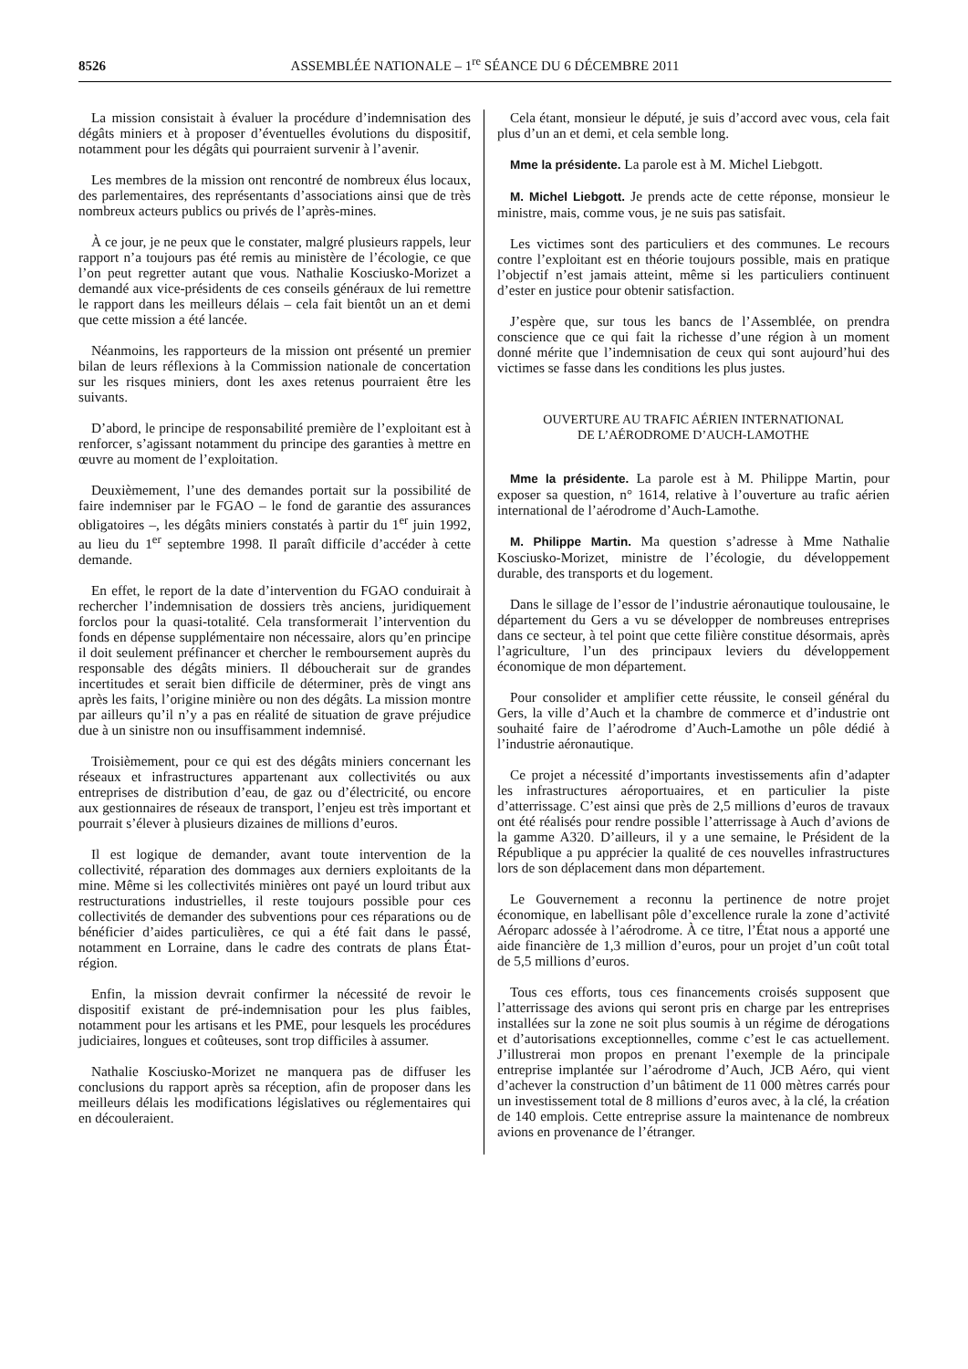8526 ASSEMBLÉE NATIONALE – 1<sup>re</sup> SÉANCE DU 6 DÉCEMBRE 2011
La mission consistait à évaluer la procédure d’indemnisation des dégâts miniers et à proposer d’éventuelles évolutions du dispositif, notamment pour les dégâts qui pourraient survenir à l’avenir.
Les membres de la mission ont rencontré de nombreux élus locaux, des parlementaires, des représentants d’associations ainsi que de très nombreux acteurs publics ou privés de l’après-mines.
À ce jour, je ne peux que le constater, malgré plusieurs rappels, leur rapport n’a toujours pas été remis au ministère de l’écologie, ce que l’on peut regretter autant que vous. Nathalie Kosciusko-Morizet a demandé aux vice-présidents de ces conseils généraux de lui remettre le rapport dans les meilleurs délais – cela fait bientôt un an et demi que cette mission a été lancée.
Néanmoins, les rapporteurs de la mission ont présenté un premier bilan de leurs réflexions à la Commission nationale de concertation sur les risques miniers, dont les axes retenus pourraient être les suivants.
D’abord, le principe de responsabilité première de l’exploitant est à renforcer, s’agissant notamment du principe des garanties à mettre en œuvre au moment de l’exploitation.
Deuxièmement, l’une des demandes portait sur la possibilité de faire indemniser par le FGAO – le fond de garantie des assurances obligatoires –, les dégâts miniers constatés à partir du 1<sup>er</sup> juin 1992, au lieu du 1<sup>er</sup> septembre 1998. Il paraît difficile d’accéder à cette demande.
En effet, le report de la date d’intervention du FGAO conduirait à rechercher l’indemnisation de dossiers très anciens, juridiquement forclos pour la quasi-totalité. Cela transformerait l’intervention du fonds en dépense supplémentaire non nécessaire, alors qu’en principe il doit seulement préfinancer et chercher le remboursement auprès du responsable des dégâts miniers. Il déboucherait sur de grandes incertitudes et serait bien difficile de déterminer, près de vingt ans après les faits, l’origine minière ou non des dégâts. La mission montre par ailleurs qu’il n’y a pas en réalité de situation de grave préjudice due à un sinistre non ou insuffisamment indemnisé.
Troisièmement, pour ce qui est des dégâts miniers concernant les réseaux et infrastructures appartenant aux collectivités ou aux entreprises de distribution d’eau, de gaz ou d’électricité, ou encore aux gestionnaires de réseaux de transport, l’enjeu est très important et pourrait s’élever à plusieurs dizaines de millions d’euros.
Il est logique de demander, avant toute intervention de la collectivité, réparation des dommages aux derniers exploitants de la mine. Même si les collectivités minières ont payé un lourd tribut aux restructurations industrielles, il reste toujours possible pour ces collectivités de demander des subventions pour ces réparations ou de bénéficier d’aides particulières, ce qui a été fait dans le passé, notamment en Lorraine, dans le cadre des contrats de plans État-région.
Enfin, la mission devrait confirmer la nécessité de revoir le dispositif existant de pré-indemnisation pour les plus faibles, notamment pour les artisans et les PME, pour lesquels les procédures judiciaires, longues et coûteuses, sont trop difficiles à assumer.
Nathalie Kosciusko-Morizet ne manquera pas de diffuser les conclusions du rapport après sa réception, afin de proposer dans les meilleurs délais les modifications législatives ou réglementaires qui en découleraient.
Cela étant, monsieur le député, je suis d’accord avec vous, cela fait plus d’un an et demi, et cela semble long.
Mme la présidente. La parole est à M. Michel Liebgott.
M. Michel Liebgott. Je prends acte de cette réponse, monsieur le ministre, mais, comme vous, je ne suis pas satisfait.
Les victimes sont des particuliers et des communes. Le recours contre l’exploitant est en théorie toujours possible, mais en pratique l’objectif n’est jamais atteint, même si les particuliers continuent d’ester en justice pour obtenir satisfaction.
J’espère que, sur tous les bancs de l’Assemblée, on prendra conscience que ce qui fait la richesse d’une région à un moment donné mérite que l’indemnisation de ceux qui sont aujourd’hui des victimes se fasse dans les conditions les plus justes.
OUVERTURE AU TRAFIC AÉRIEN INTERNATIONAL
DE L’AÉRODROME D’AUCH-LAMOTHE
Mme la présidente. La parole est à M. Philippe Martin, pour exposer sa question, n° 1614, relative à l’ouverture au trafic aérien international de l’aérodrome d’Auch-Lamothe.
M. Philippe Martin. Ma question s’adresse à Mme Nathalie Kosciusko-Morizet, ministre de l’écologie, du développement durable, des transports et du logement.
Dans le sillage de l’essor de l’industrie aéronautique toulousaine, le département du Gers a vu se développer de nombreuses entreprises dans ce secteur, à tel point que cette filière constitue désormais, après l’agriculture, l’un des principaux leviers du développement économique de mon département.
Pour consolider et amplifier cette réussite, le conseil général du Gers, la ville d’Auch et la chambre de commerce et d’industrie ont souhaité faire de l’aérodrome d’Auch-Lamothe un pôle dédié à l’industrie aéronautique.
Ce projet a nécessité d’importants investissements afin d’adapter les infrastructures aéroportuaires, et en particulier la piste d’atterrissage. C’est ainsi que près de 2,5 millions d’euros de travaux ont été réalisés pour rendre possible l’atterrissage à Auch d’avions de la gamme A320. D’ailleurs, il y a une semaine, le Président de la République a pu apprécier la qualité de ces nouvelles infrastructures lors de son déplacement dans mon département.
Le Gouvernement a reconnu la pertinence de notre projet économique, en labellisant pôle d’excellence rurale la zone d’activité Aéroparc adossée à l’aérodrome. À ce titre, l’État nous a apporté une aide financière de 1,3 million d’euros, pour un projet d’un coût total de 5,5 millions d’euros.
Tous ces efforts, tous ces financements croisés supposent que l’atterrissage des avions qui seront pris en charge par les entreprises installées sur la zone ne soit plus soumis à un régime de dérogations et d’autorisations exceptionnelles, comme c’est le cas actuellement. J’illustrerai mon propos en prenant l’exemple de la principale entreprise implantée sur l’aérodrome d’Auch, JCB Aéro, qui vient d’achever la construction d’un bâtiment de 11 000 mètres carrés pour un investissement total de 8 millions d’euros avec, à la clé, la création de 140 emplois. Cette entreprise assure la maintenance de nombreux avions en provenance de l’étranger.